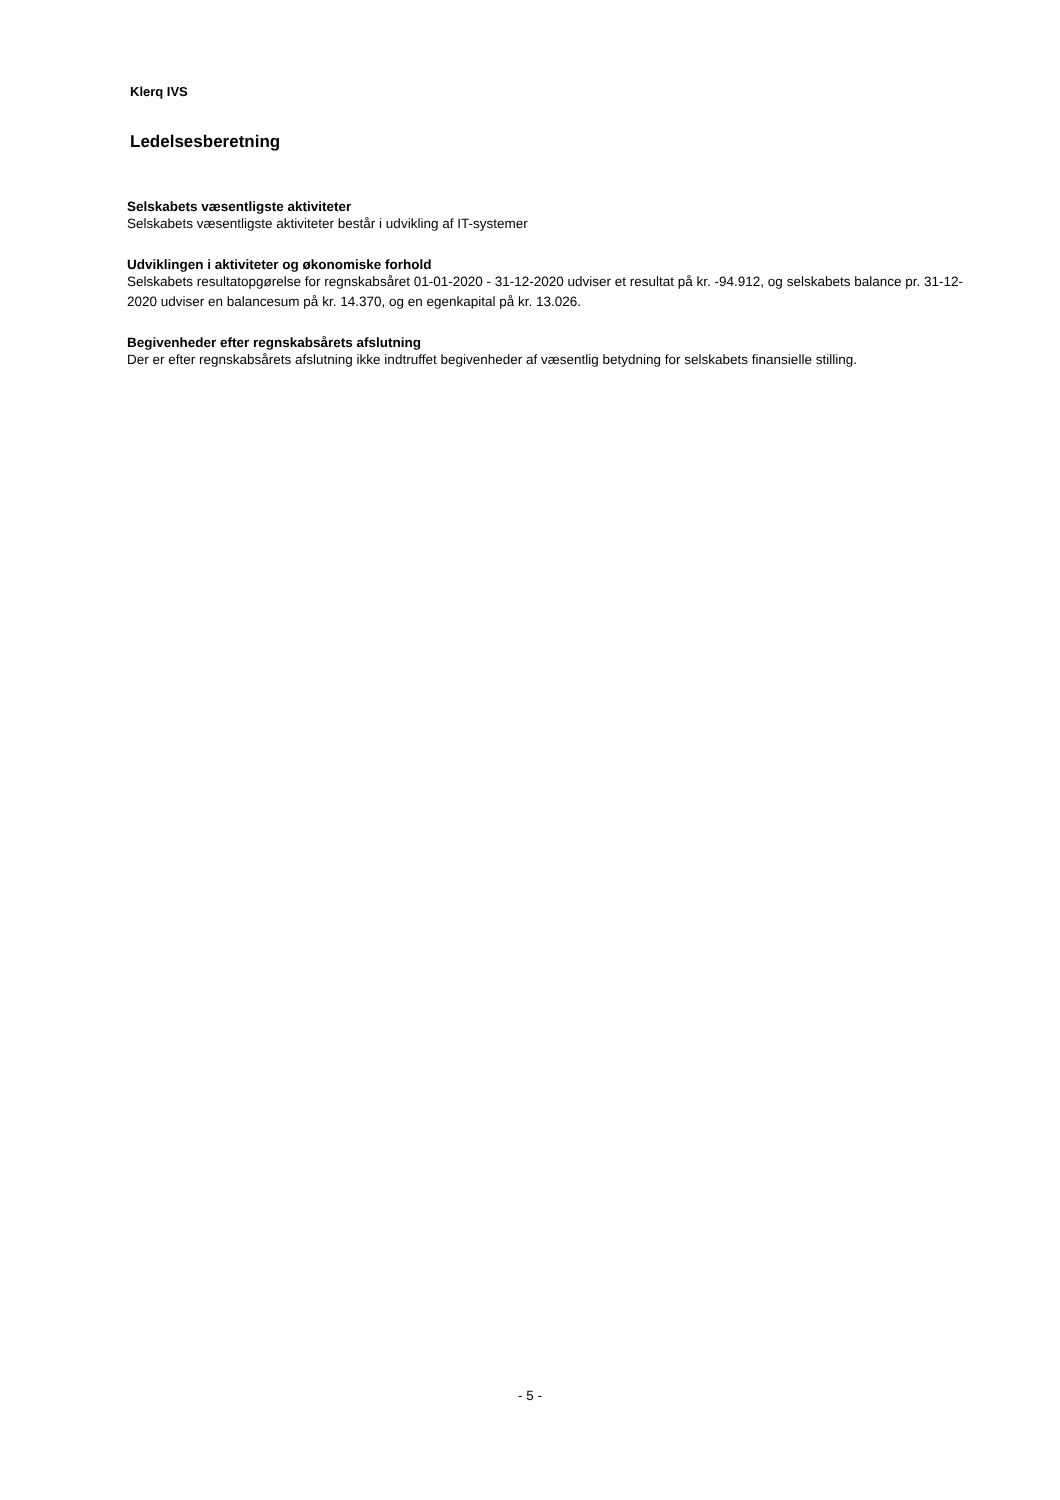Klerq IVS
Ledelsesberetning
Selskabets væsentligste aktiviteter
Selskabets væsentligste aktiviteter består i udvikling af IT-systemer
Udviklingen i aktiviteter og økonomiske forhold
Selskabets resultatopgørelse for regnskabsåret 01-01-2020 - 31-12-2020 udviser et resultat på kr. -94.912, og selskabets balance pr. 31-12-2020 udviser en balancesum på kr. 14.370, og en egenkapital på kr. 13.026.
Begivenheder efter regnskabsårets afslutning
Der er efter regnskabsårets afslutning ikke indtruffet begivenheder af væsentlig betydning for selskabets finansielle stilling.
- 5 -